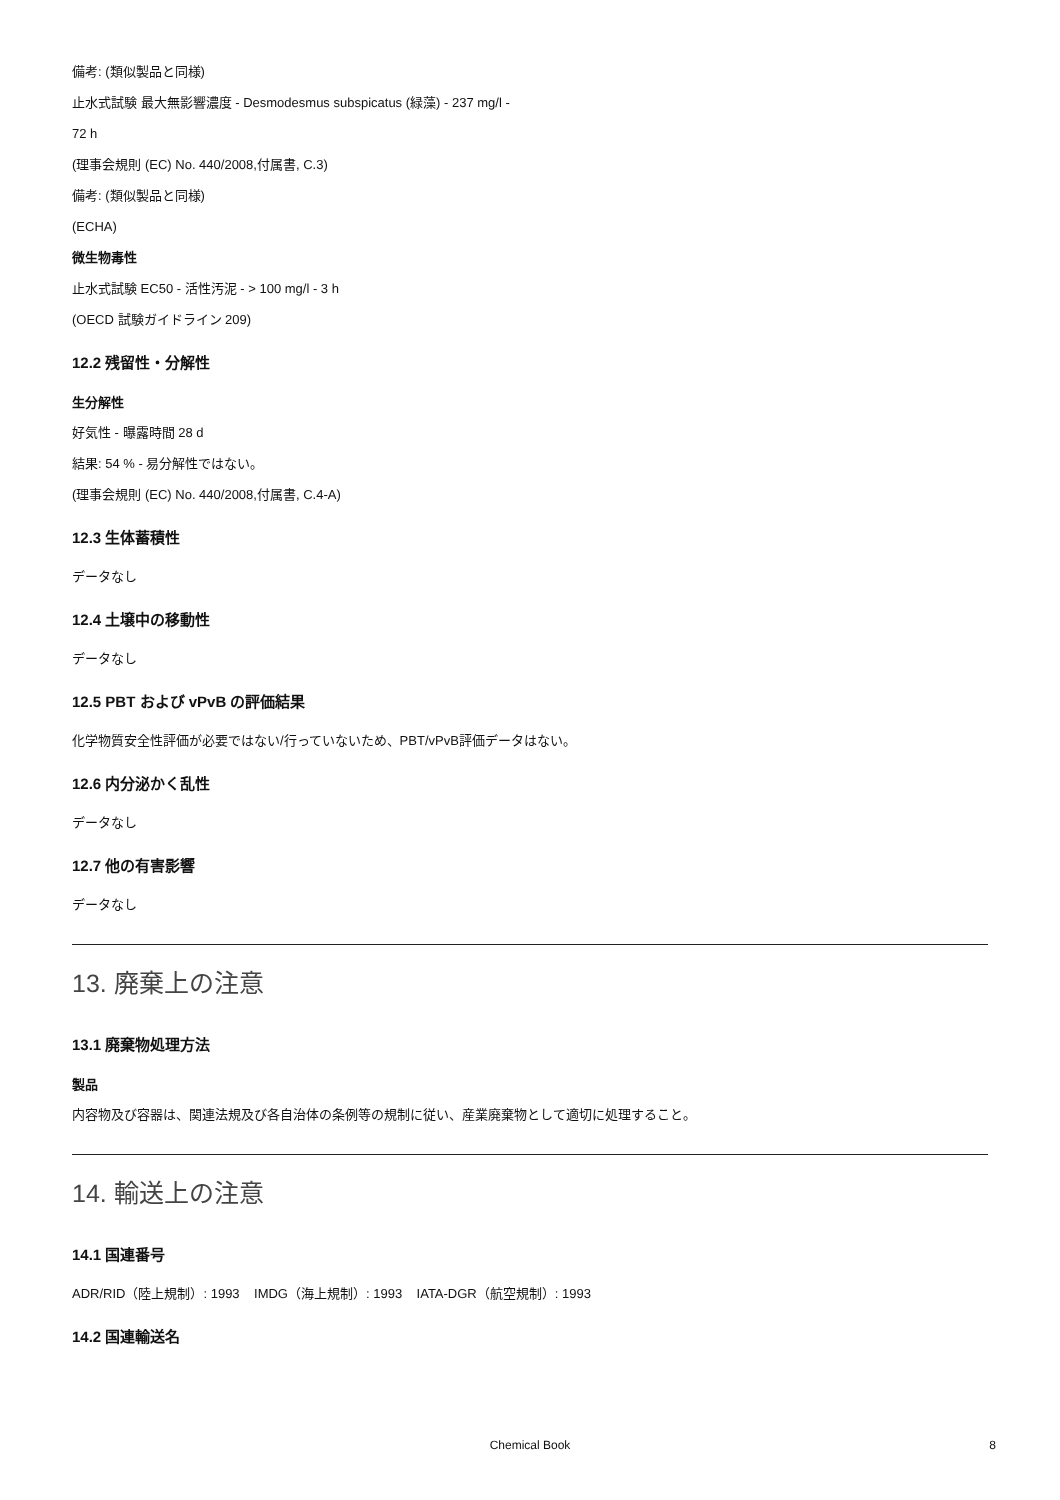備考: (類似製品と同様)
止水式試験 最大無影響濃度 - Desmodesmus subspicatus (緑藻) - 237 mg/l -
72 h
(理事会規則 (EC) No. 440/2008,付属書, C.3)
備考: (類似製品と同様)
(ECHA)
微生物毒性
止水式試験 EC50 - 活性汚泥 - > 100 mg/l - 3 h
(OECD 試験ガイドライン 209)
12.2 残留性・分解性
生分解性
好気性 - 曝露時間 28 d
結果: 54 % - 易分解性ではない。
(理事会規則 (EC) No. 440/2008,付属書, C.4-A)
12.3 生体蓄積性
データなし
12.4 土壌中の移動性
データなし
12.5 PBT および vPvB の評価結果
化学物質安全性評価が必要ではない/行っていないため、PBT/vPvB評価データはない。
12.6 内分泌かく乱性
データなし
12.7 他の有害影響
データなし
13. 廃棄上の注意
13.1 廃棄物処理方法
製品
内容物及び容器は、関連法規及び各自治体の条例等の規制に従い、産業廃棄物として適切に処理すること。
14. 輸送上の注意
14.1 国連番号
ADR/RID（陸上規制）: 1993 IMDG（海上規制）: 1993 IATA-DGR（航空規制）: 1993
14.2 国連輸送名
Chemical Book 8